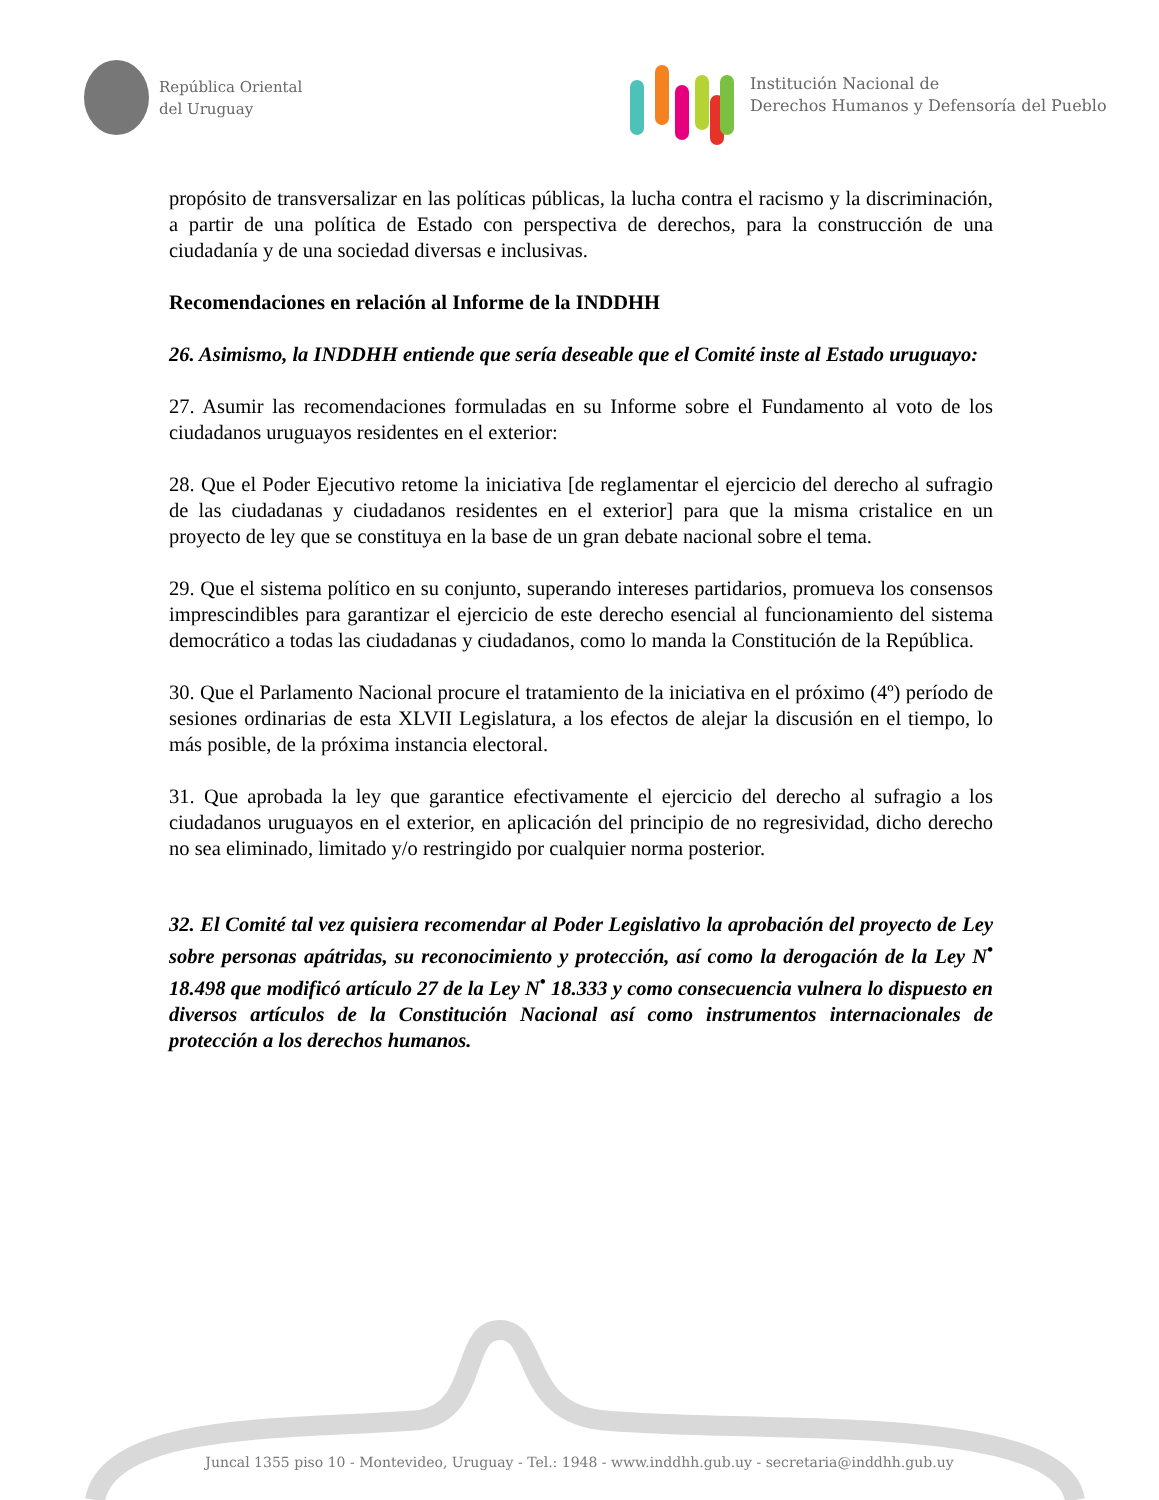República Oriental
del Uruguay
Institución Nacional de
Derechos Humanos y Defensoría del Pueblo
propósito de transversalizar en las políticas públicas, la lucha contra el racismo y la discriminación, a partir de una política de Estado con perspectiva de derechos, para la construcción de una ciudadanía y de una sociedad diversas e inclusivas.
Recomendaciones en relación al Informe de la INDDHH
26. Asimismo, la INDDHH entiende que sería deseable que el Comité inste al Estado uruguayo:
27. Asumir las recomendaciones formuladas en su Informe sobre el Fundamento al voto de los ciudadanos uruguayos residentes en el exterior:
28. Que el Poder Ejecutivo retome la iniciativa [de reglamentar el ejercicio del derecho al sufragio de las ciudadanas y ciudadanos residentes en el exterior] para que la misma cristalice en un proyecto de ley que se constituya en la base de un gran debate nacional sobre el tema.
29. Que el sistema político en su conjunto, superando intereses partidarios, promueva los consensos imprescindibles para garantizar el ejercicio de este derecho esencial al funcionamiento del sistema democrático a todas las ciudadanas y ciudadanos, como lo manda la Constitución de la República.
30. Que el Parlamento Nacional procure el tratamiento de la iniciativa en el próximo (4º) período de sesiones ordinarias de esta XLVII Legislatura, a los efectos de alejar la discusión en el tiempo, lo más posible, de la próxima instancia electoral.
31. Que aprobada la ley que garantice efectivamente el ejercicio del derecho al sufragio a los ciudadanos uruguayos en el exterior, en aplicación del principio de no regresividad, dicho derecho no sea eliminado, limitado y/o restringido por cualquier norma posterior.
32. El Comité tal vez quisiera recomendar al Poder Legislativo la aprobación del proyecto de Ley sobre personas apátridas, su reconocimiento y protección, así como la derogación de la Ley N<sup>•</sup> 18.498 que modificó artículo 27 de la Ley N<sup>•</sup> 18.333 y como consecuencia vulnera lo dispuesto en diversos artículos de la Constitución Nacional así como instrumentos internacionales de protección a los derechos humanos.
Juncal 1355 piso 10 - Montevideo, Uruguay - Tel.: 1948 - www.inddhh.gub.uy - secretaria@inddhh.gub.uy